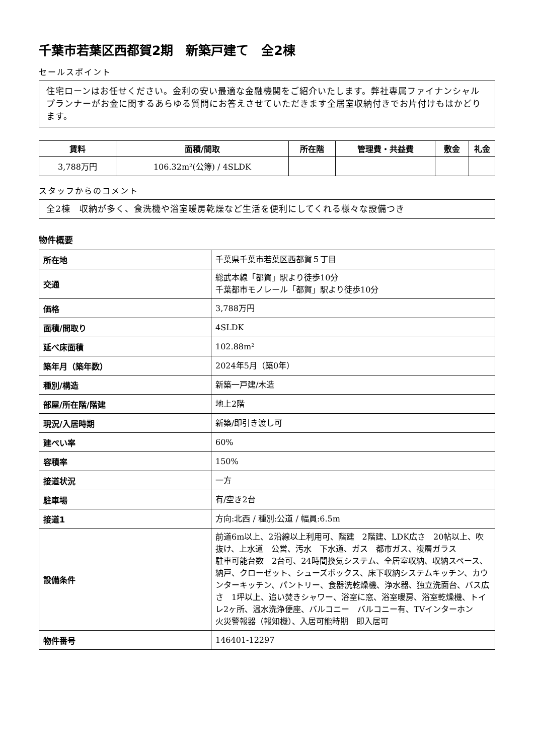千葉市若葉区西都賀2期　新築戸建て　全2棟
セールスポイント
住宅ローンはお任せください。金利の安い最適な金融機関をご紹介いたします。弊社専属ファイナンシャルプランナーがお金に関するあらゆる質問にお答えさせていただきます全居室収納付きでお片付けもはかどります。
| 賃料 | 面積/間取 | 所在階 | 管理費・共益費 | 敷金 | 礼金 |
| --- | --- | --- | --- | --- | --- |
| 3,788万円 | 106.32m²(公簿) / 4SLDK | | | | |
スタッフからのコメント
全2棟　収納が多く、食洗機や浴室暖房乾燥など生活を便利にしてくれる様々な設備つき
物件概要
| 所在地 | 千葉県千葉市若葉区西都賀５丁目 |
| 交通 | 総武本線「都賀」駅より徒歩10分 千葉都市モノレール「都賀」駅より徒歩10分 |
| 価格 | 3,788万円 |
| 面積/間取り | 4SLDK |
| 延べ床面積 | 102.88m² |
| 築年月（築年数） | 2024年5月（築0年） |
| 種別/構造 | 新築一戸建/木造 |
| 部屋/所在階/階建 | 地上2階 |
| 現況/入居時期 | 新築/即引き渡し可 |
| 建ぺい率 | 60% |
| 容積率 | 150% |
| 接道状況 | 一方 |
| 駐車場 | 有/空き2台 |
| 接道1 | 方向:北西 / 種別:公道 / 幅員:6.5m |
| 設備条件 | 前道6m以上、2沿線以上利用可、階建 2階建、LDK広さ 20帖以上、吹抜け、上水道 公営、汚水 下水道、ガス 都市ガス、複層ガラス 駐車可能台数 2台可、24時間換気システム、全居室収納、収納スペース、納戸、クローゼット、シューズボックス、床下収納システムキッチン、カウンターキッチン、パントリー、食器洗乾燥機、浄水器、独立洗面台、バス広さ 1坪以上、追い焚きシャワー、浴室に窓、浴室暖房、浴室乾燥機、トイレ2ヶ所、温水洗浄便座、バルコニー バルコニー有、TVインターホン 火災警報器（報知機）、入居可能時期 即入居可 |
| 物件番号 | 146401-12297 |